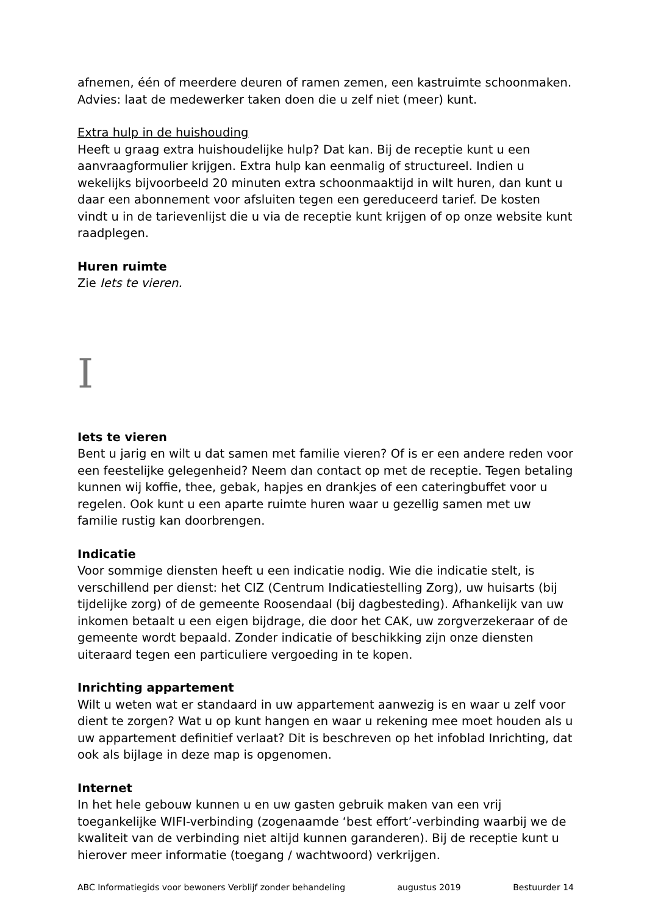afnemen, één of meerdere deuren of ramen zemen, een kastruimte schoonmaken.
Advies: laat de medewerker taken doen die u zelf niet (meer) kunt.
Extra hulp in de huishouding
Heeft u graag extra huishoudelijke hulp? Dat kan. Bij de receptie kunt u een aanvraagformulier krijgen. Extra hulp kan eenmalig of structureel. Indien u wekelijks bijvoorbeeld 20 minuten extra schoonmaaktijd in wilt huren, dan kunt u daar een abonnement voor afsluiten tegen een gereduceerd tarief. De kosten vindt u in de tarievenlijst die u via de receptie kunt krijgen of op onze website kunt raadplegen.
Huren ruimte
Zie Iets te vieren.
I
Iets te vieren
Bent u jarig en wilt u dat samen met familie vieren? Of is er een andere reden voor een feestelijke gelegenheid? Neem dan contact op met de receptie. Tegen betaling kunnen wij koffie, thee, gebak, hapjes en drankjes of een cateringbuffet voor u regelen. Ook kunt u een aparte ruimte huren waar u gezellig samen met uw familie rustig kan doorbrengen.
Indicatie
Voor sommige diensten heeft u een indicatie nodig. Wie die indicatie stelt, is verschillend per dienst: het CIZ (Centrum Indicatiestelling Zorg), uw huisarts (bij tijdelijke zorg) of de gemeente Roosendaal (bij dagbesteding). Afhankelijk van uw inkomen betaalt u een eigen bijdrage, die door het CAK, uw zorgverzekeraar of de gemeente wordt bepaald. Zonder indicatie of beschikking zijn onze diensten uiteraard tegen een particuliere vergoeding in te kopen.
Inrichting appartement
Wilt u weten wat er standaard in uw appartement aanwezig is en waar u zelf voor dient te zorgen? Wat u op kunt hangen en waar u rekening mee moet houden als u uw appartement definitief verlaat? Dit is beschreven op het infoblad Inrichting, dat ook als bijlage in deze map is opgenomen.
Internet
In het hele gebouw kunnen u en uw gasten gebruik maken van een vrij toegankelijke WIFI-verbinding (zogenaamde ‘best effort’-verbinding waarbij we de kwaliteit van de verbinding niet altijd kunnen garanderen). Bij de receptie kunt u hierover meer informatie (toegang / wachtwoord) verkrijgen.
ABC Informatiegids voor bewoners Verblijf zonder behandeling augustus 2019 Bestuurder 14